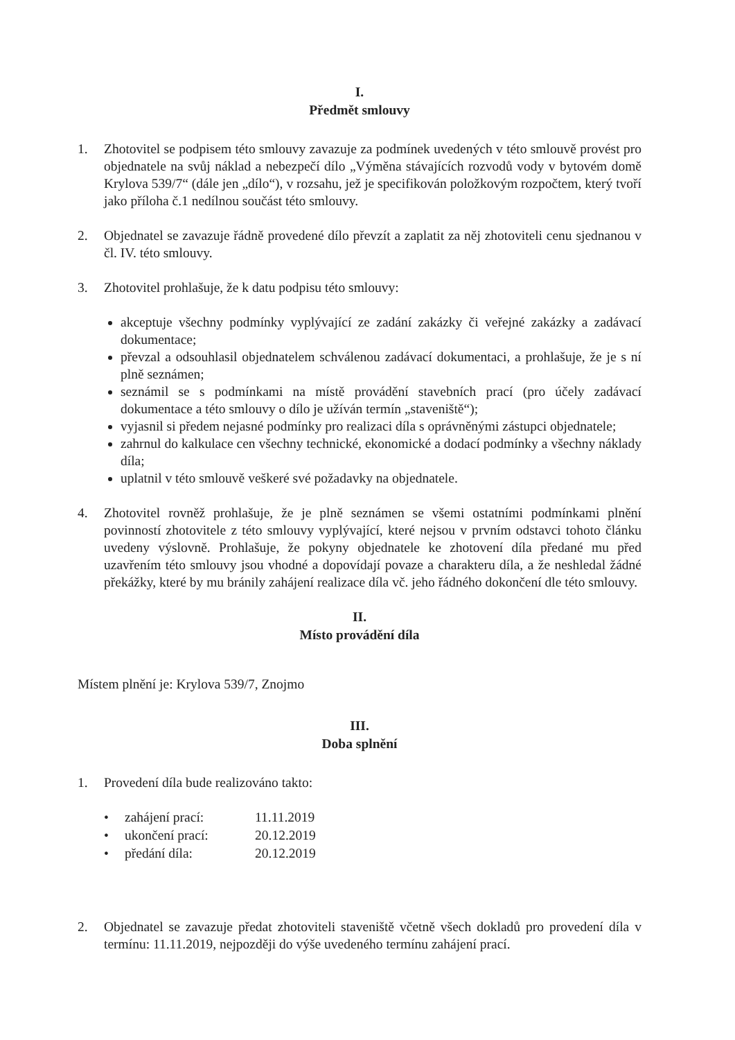I.
Předmět smlouvy
1. Zhotovitel se podpisem této smlouvy zavazuje za podmínek uvedených v této smlouvě provést pro objednatele na svůj náklad a nebezpečí dílo „Výměna stávajících rozvodů vody v bytovém domě Krylova 539/7“ (dále jen „dílo“), v rozsahu, jež je specifikován položkovým rozpočtem, který tvoří jako příloha č.1 nedílnou součást této smlouvy.
2. Objednatel se zavazuje řádně provedené dílo převzít a zaplatit za něj zhotoviteli cenu sjednanou v čl. IV. této smlouvy.
3. Zhotovitel prohlašuje, že k datu podpisu této smlouvy:
akceptuje všechny podmínky vyplývající ze zadání zakázky či veřejné zakázky a zadávací dokumentace;
převzal a odsouhlasil objednatelem schválenou zadávací dokumentaci, a prohlašuje, že je s ní plně seznámen;
seznámil se s podmínkami na místě provádění stavebních prací (pro účely zadávací dokumentace a této smlouvy o dílo je užíván termín „staveniště“);
vyjasnil si předem nejasné podmínky pro realizaci díla s oprávněnými zástupci objednatele;
zahrnul do kalkulace cen všechny technické, ekonomické a dodací podmínky a všechny náklady díla;
uplatnil v této smlouvě veškeré své požadavky na objednatele.
4. Zhotovitel rovněž prohlašuje, že je plně seznámen se všemi ostatními podmínkami plnění povinností zhotovitele z této smlouvy vyplývající, které nejsou v prvním odstavci tohoto článku uvedeny výslovně. Prohlašuje, že pokyny objednatele ke zhotovení díla předané mu před uzavřením této smlouvy jsou vhodné a dopovídají povaze a charakteru díla, a že neshledal žádné překážky, které by mu bránily zahájení realizace díla vč. jeho řádného dokončení dle této smlouvy.
II.
Místo provádění díla
Místem plnění je: Krylova 539/7, Znojmo
III.
Doba splnění
1. Provedení díla bude realizováno takto:
| • | zahájení prací: | 11.11.2019 |
| • | ukončení prací: | 20.12.2019 |
| • | předání díla: | 20.12.2019 |
2. Objednatel se zavazuje předat zhotoviteli staveniště včetně všech dokladů pro provedení díla v termínu: 11.11.2019, nejpozději do výše uvedeného termínu zahájení prací.